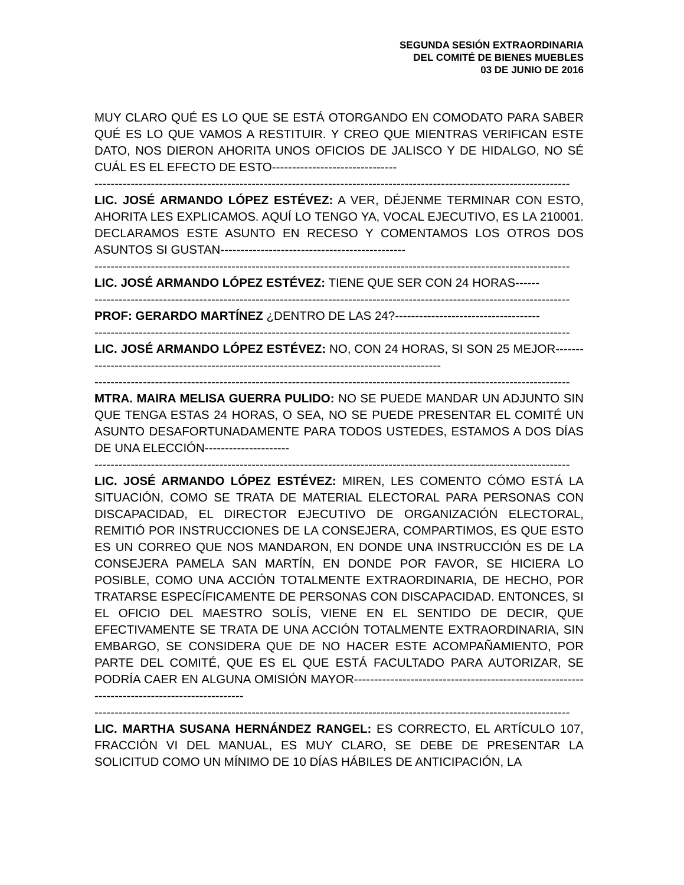SEGUNDA SESIÓN EXTRAORDINARIA
DEL COMITÉ DE BIENES MUEBLES
03 DE JUNIO DE 2016
MUY CLARO QUÉ ES LO QUE SE ESTÁ OTORGANDO EN COMODATO PARA SABER QUÉ ES LO QUE VAMOS A RESTITUIR. Y CREO QUE MIENTRAS VERIFICAN ESTE DATO, NOS DIERON AHORITA UNOS OFICIOS DE JALISCO Y DE HIDALGO, NO SÉ CUÁL ES EL EFECTO DE ESTO-------------------------------
----------------------------------------------------------------------------------------------------------------------
LIC. JOSÉ ARMANDO LÓPEZ ESTÉVEZ: A VER, DÉJENME TERMINAR CON ESTO, AHORITA LES EXPLICAMOS. AQUÍ LO TENGO YA, VOCAL EJECUTIVO, ES LA 210001. DECLARAMOS ESTE ASUNTO EN RECESO Y COMENTAMOS LOS OTROS DOS ASUNTOS SI GUSTAN----------------------------------------------
----------------------------------------------------------------------------------------------------------------------
LIC. JOSÉ ARMANDO LÓPEZ ESTÉVEZ: TIENE QUE SER CON 24 HORAS------
----------------------------------------------------------------------------------------------------------------------
PROF: GERARDO MARTÍNEZ ¿DENTRO DE LAS 24?------------------------------------
----------------------------------------------------------------------------------------------------------------------
LIC. JOSÉ ARMANDO LÓPEZ ESTÉVEZ: NO, CON 24 HORAS, SI SON 25 MEJOR---------------------------------------------------------------------------------------------
----------------------------------------------------------------------------------------------------------------------
MTRA. MAIRA MELISA GUERRA PULIDO: NO SE PUEDE MANDAR UN ADJUNTO SIN QUE TENGA ESTAS 24 HORAS, O SEA, NO SE PUEDE PRESENTAR EL COMITÉ UN ASUNTO DESAFORTUNADAMENTE PARA TODOS USTEDES, ESTAMOS A DOS DÍAS DE UNA ELECCIÓN---------------------
----------------------------------------------------------------------------------------------------------------------
LIC. JOSÉ ARMANDO LÓPEZ ESTÉVEZ: MIREN, LES COMENTO CÓMO ESTÁ LA SITUACIÓN, COMO SE TRATA DE MATERIAL ELECTORAL PARA PERSONAS CON DISCAPACIDAD, EL DIRECTOR EJECUTIVO DE ORGANIZACIÓN ELECTORAL, REMITIÓ POR INSTRUCCIONES DE LA CONSEJERA, COMPARTIMOS, ES QUE ESTO ES UN CORREO QUE NOS MANDARON, EN DONDE UNA INSTRUCCIÓN ES DE LA CONSEJERA PAMELA SAN MARTÍN, EN DONDE POR FAVOR, SE HICIERA LO POSIBLE, COMO UNA ACCIÓN TOTALMENTE EXTRAORDINARIA, DE HECHO, POR TRATARSE ESPECÍFICAMENTE DE PERSONAS CON DISCAPACIDAD. ENTONCES, SI EL OFICIO DEL MAESTRO SOLÍS, VIENE EN EL SENTIDO DE DECIR, QUE EFECTIVAMENTE SE TRATA DE UNA ACCIÓN TOTALMENTE EXTRAORDINARIA, SIN EMBARGO, SE CONSIDERA QUE DE NO HACER ESTE ACOMPAÑAMIENTO, POR PARTE DEL COMITÉ, QUE ES EL QUE ESTÁ FACULTADO PARA AUTORIZAR, SE PODRÍA CAER EN ALGUNA OMISIÓN MAYOR----------------------------------------------------------------------------------------------
----------------------------------------------------------------------------------------------------------------------
LIC. MARTHA SUSANA HERNÁNDEZ RANGEL: ES CORRECTO, EL ARTÍCULO 107, FRACCIÓN VI DEL MANUAL, ES MUY CLARO, SE DEBE DE PRESENTAR LA SOLICITUD COMO UN MÍNIMO DE 10 DÍAS HÁBILES DE ANTICIPACIÓN, LA